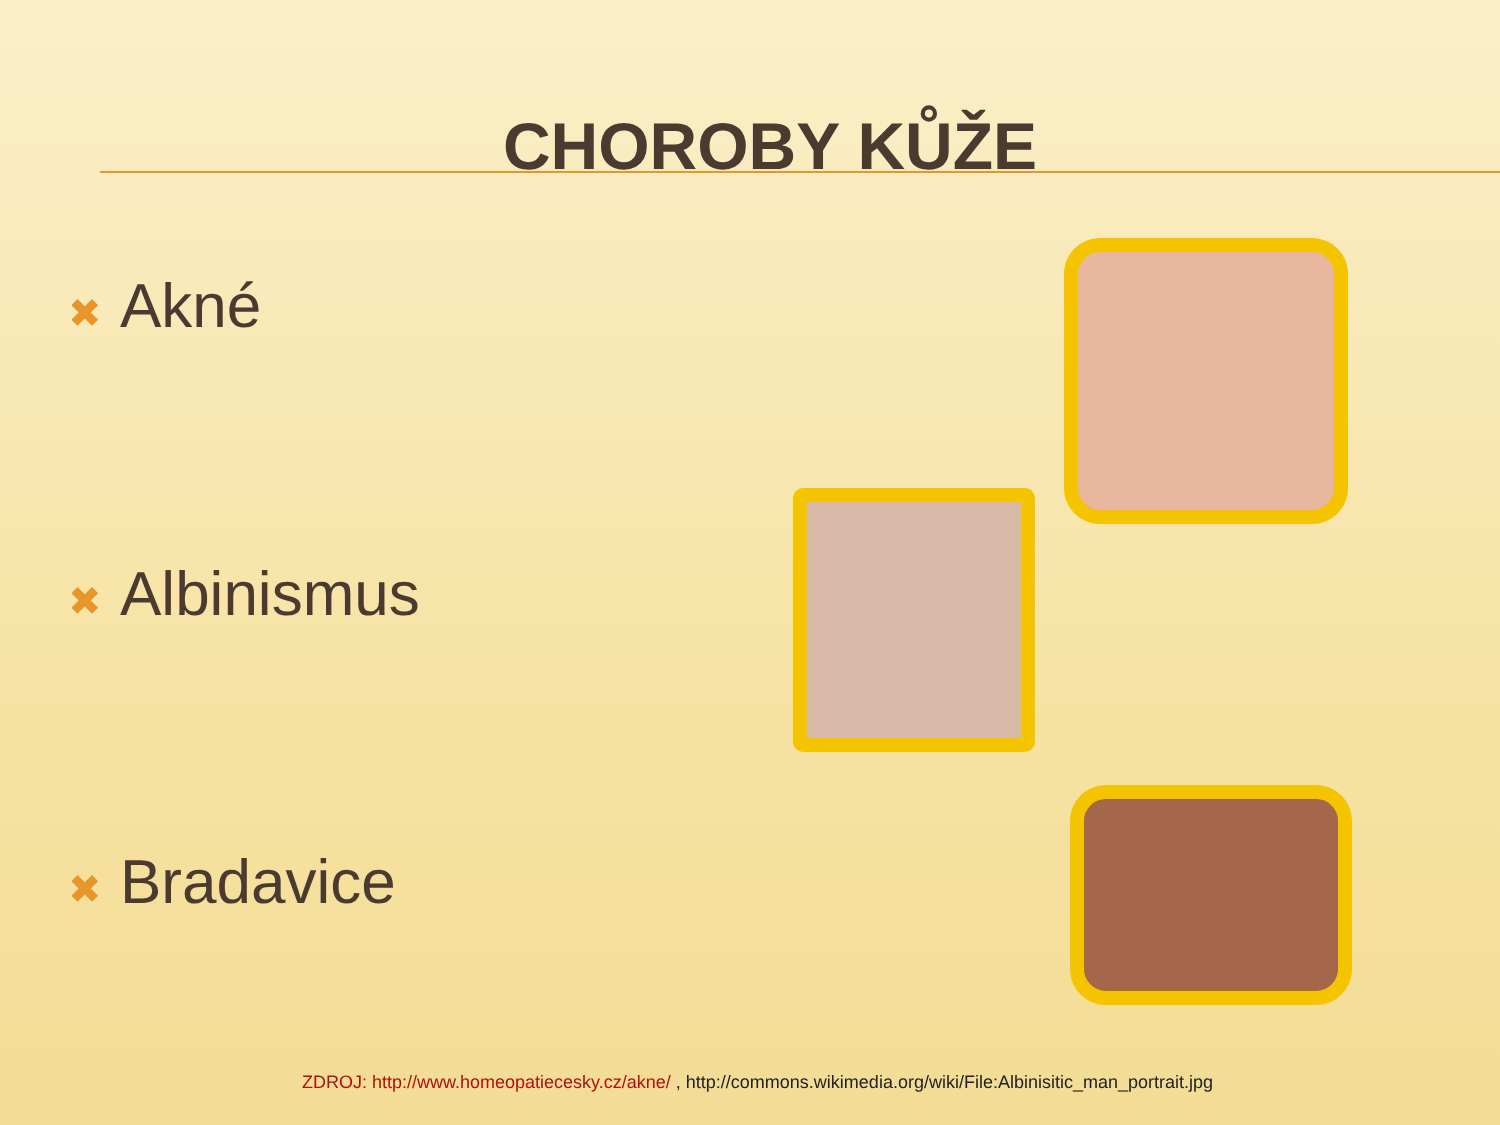CHOROBY KŮŽE
✖ Akné
✖ Albinismus
✖ Bradavice
ZDROJ: http://www.homeopatiecesky.cz/akne/ , http://commons.wikimedia.org/wiki/File:Albinisitic_man_portrait.jpg